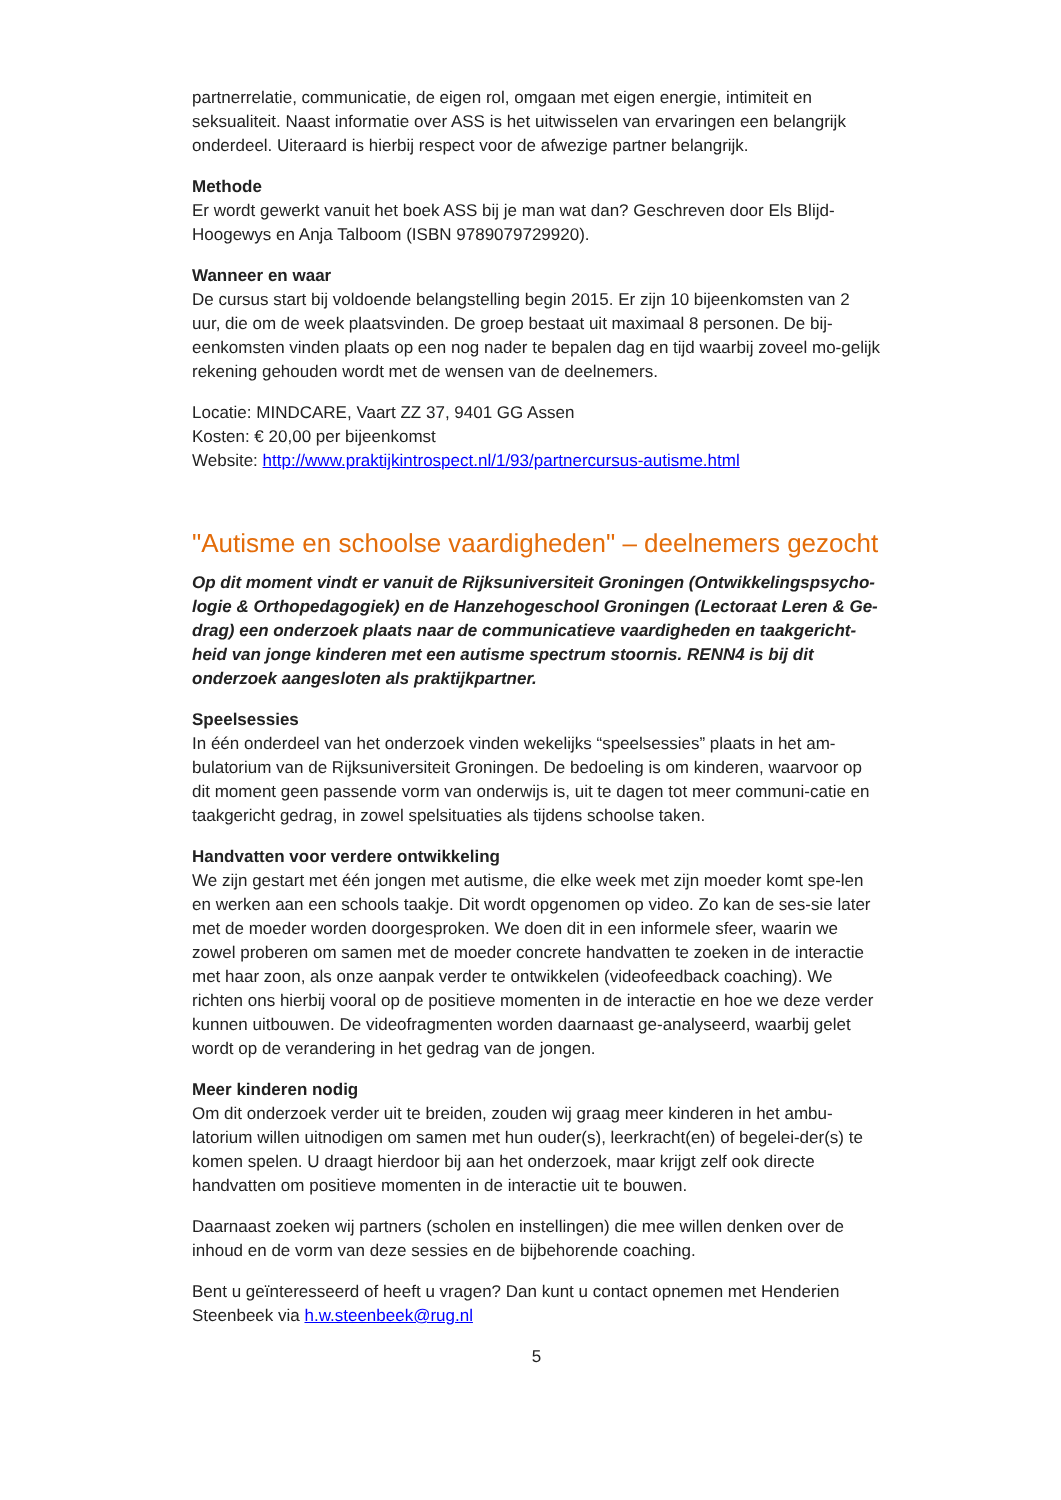partnerrelatie, communicatie, de eigen rol, omgaan met eigen energie, intimiteit en seksualiteit. Naast informatie over ASS is het uitwisselen van ervaringen een belangrijk onderdeel. Uiteraard is hierbij respect voor de afwezige partner belangrijk.
Methode
Er wordt gewerkt vanuit het boek ASS bij je man wat dan? Geschreven door Els Blijd-Hoogewys en Anja Talboom (ISBN 9789079729920).
Wanneer en waar
De cursus start bij voldoende belangstelling begin 2015. Er zijn 10 bijeenkomsten van 2 uur, die om de week plaatsvinden. De groep bestaat uit maximaal 8 personen. De bij-eenkomsten vinden plaats op een nog nader te bepalen dag en tijd waarbij zoveel mo-gelijk rekening gehouden wordt met de wensen van de deelnemers.
Locatie: MINDCARE, Vaart ZZ 37, 9401 GG Assen
Kosten: € 20,00 per bijeenkomst
Website: http://www.praktijkintrospect.nl/1/93/partnercursus-autisme.html
"Autisme en schoolse vaardigheden" – deelnemers gezocht
Op dit moment vindt er vanuit de Rijksuniversiteit Groningen (Ontwikkelingspsycho-logie & Orthopedagogiek) en de Hanzehogeschool Groningen (Lectoraat Leren & Ge-drag) een onderzoek plaats naar de communicatieve vaardigheden en taakgericht-heid van jonge kinderen met een autisme spectrum stoornis. RENN4 is bij dit onderzoek aangesloten als praktijkpartner.
Speelsessies
In één onderdeel van het onderzoek vinden wekelijks “speelsessies” plaats in het am-bulatorium van de Rijksuniversiteit Groningen. De bedoeling is om kinderen, waarvoor op dit moment geen passende vorm van onderwijs is, uit te dagen tot meer communi-catie en taakgericht gedrag, in zowel spelsituaties als tijdens schoolse taken.
Handvatten voor verdere ontwikkeling
We zijn gestart met één jongen met autisme, die elke week met zijn moeder komt spe-len en werken aan een schools taakje. Dit wordt opgenomen op video. Zo kan de ses-sie later met de moeder worden doorgesproken. We doen dit in een informele sfeer, waarin we zowel proberen om samen met de moeder concrete handvatten te zoeken in de interactie met haar zoon, als onze aanpak verder te ontwikkelen (videofeedback coaching). We richten ons hierbij vooral op de positieve momenten in de interactie en hoe we deze verder kunnen uitbouwen. De videofragmenten worden daarnaast ge-analyseerd, waarbij gelet wordt op de verandering in het gedrag van de jongen.
Meer kinderen nodig
Om dit onderzoek verder uit te breiden, zouden wij graag meer kinderen in het ambu-latorium willen uitnodigen om samen met hun ouder(s), leerkracht(en) of begelei-der(s) te komen spelen. U draagt hierdoor bij aan het onderzoek, maar krijgt zelf ook directe handvatten om positieve momenten in de interactie uit te bouwen.
Daarnaast zoeken wij partners (scholen en instellingen) die mee willen denken over de inhoud en de vorm van deze sessies en de bijbehorende coaching.
Bent u geïnteresseerd of heeft u vragen? Dan kunt u contact opnemen met Henderien Steenbeek via h.w.steenbeek@rug.nl
5